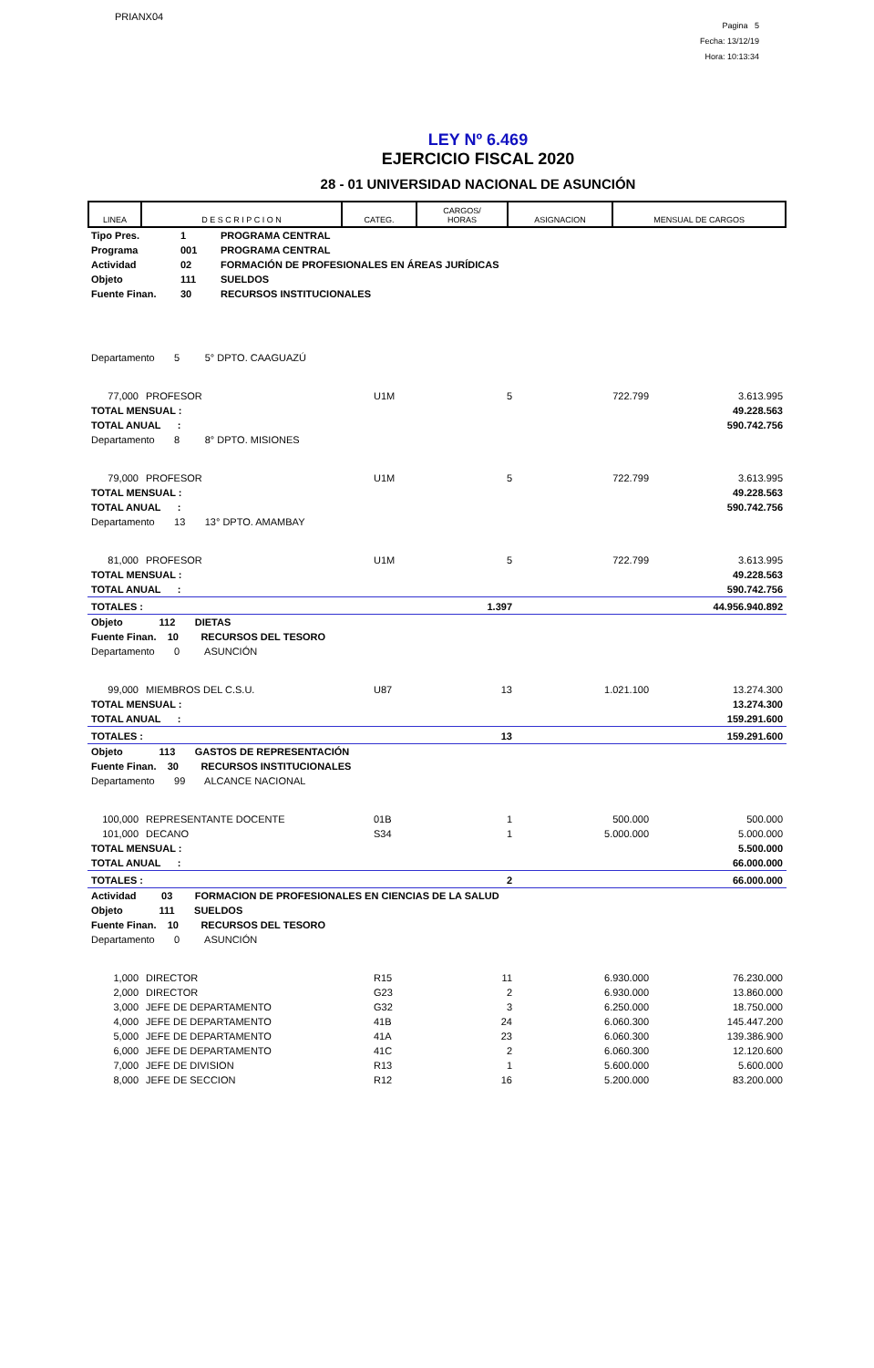PRIANX04
Pagina 5
Fecha: 13/12/19
Hora: 10:13:34
LEY Nº 6.469
EJERCICIO FISCAL 2020
28 - 01 UNIVERSIDAD NACIONAL DE ASUNCIÓN
| LINEA | D E S C R I P C I O N | CATEG. | CARGOS/ HORAS | ASIGNACION | MENSUAL DE CARGOS |
| Tipo Pres. | 1 | PROGRAMA CENTRAL |
| Programa | 001 | PROGRAMA CENTRAL |
| Actividad | 02 | FORMACIÓN DE PROFESIONALES EN ÁREAS JURÍDICAS |
| Objeto | 111 | SUELDOS |
| Fuente Finan. | 30 | RECURSOS INSTITUCIONALES |
| Departamento 5 5° DPTO. CAAGUAZÚ | | | | | |
| 77,000 | PROFESOR | U1M | 5 | 722.799 | 3.613.995 |
| TOTAL MENSUAL : | | | | | 49.228.563 |
| TOTAL ANUAL : | | | | | 590.742.756 |
| Departamento 8 8° DPTO. MISIONES | | | | | |
| 79,000 | PROFESOR | U1M | 5 | 722.799 | 3.613.995 |
| TOTAL MENSUAL : | | | | | 49.228.563 |
| TOTAL ANUAL : | | | | | 590.742.756 |
| Departamento 13 13° DPTO. AMAMBAY | | | | | |
| 81,000 | PROFESOR | U1M | 5 | 722.799 | 3.613.995 |
| TOTAL MENSUAL : | | | | | 49.228.563 |
| TOTAL ANUAL : | | | | | 590.742.756 |
| TOTALES : | | | 1.397 | | 44.956.940.892 |
| Objeto 112 DIETAS | | | | | |
| Fuente Finan. 10 RECURSOS DEL TESORO | | | | | |
| Departamento 0 ASUNCIÓN | | | | | |
| 99,000 | MIEMBROS DEL C.S.U. | U87 | 13 | 1.021.100 | 13.274.300 |
| TOTAL MENSUAL : | | | | | 13.274.300 |
| TOTAL ANUAL : | | | | | 159.291.600 |
| TOTALES : | | | 13 | | 159.291.600 |
| Objeto 113 GASTOS DE REPRESENTACIÓN | | | | | |
| Fuente Finan. 30 RECURSOS INSTITUCIONALES | | | | | |
| Departamento 99 ALCANCE NACIONAL | | | | | |
| 100,000 | REPRESENTANTE DOCENTE | 01B | 1 | 500.000 | 500.000 |
| 101,000 | DECANO | S34 | 1 | 5.000.000 | 5.000.000 |
| TOTAL MENSUAL : | | | | | 5.500.000 |
| TOTAL ANUAL : | | | | | 66.000.000 |
| TOTALES : | | | 2 | | 66.000.000 |
| Actividad 03 FORMACION DE PROFESIONALES EN CIENCIAS DE LA SALUD | | | | | |
| Objeto 111 SUELDOS | | | | | |
| Fuente Finan. 10 RECURSOS DEL TESORO | | | | | |
| Departamento 0 ASUNCIÓN | | | | | |
| 1,000 | DIRECTOR | R15 | 11 | 6.930.000 | 76.230.000 |
| 2,000 | DIRECTOR | G23 | 2 | 6.930.000 | 13.860.000 |
| 3,000 | JEFE DE DEPARTAMENTO | G32 | 3 | 6.250.000 | 18.750.000 |
| 4,000 | JEFE DE DEPARTAMENTO | 41B | 24 | 6.060.300 | 145.447.200 |
| 5,000 | JEFE DE DEPARTAMENTO | 41A | 23 | 6.060.300 | 139.386.900 |
| 6,000 | JEFE DE DEPARTAMENTO | 41C | 2 | 6.060.300 | 12.120.600 |
| 7,000 | JEFE DE DIVISION | R13 | 1 | 5.600.000 | 5.600.000 |
| 8,000 | JEFE DE SECCION | R12 | 16 | 5.200.000 | 83.200.000 |